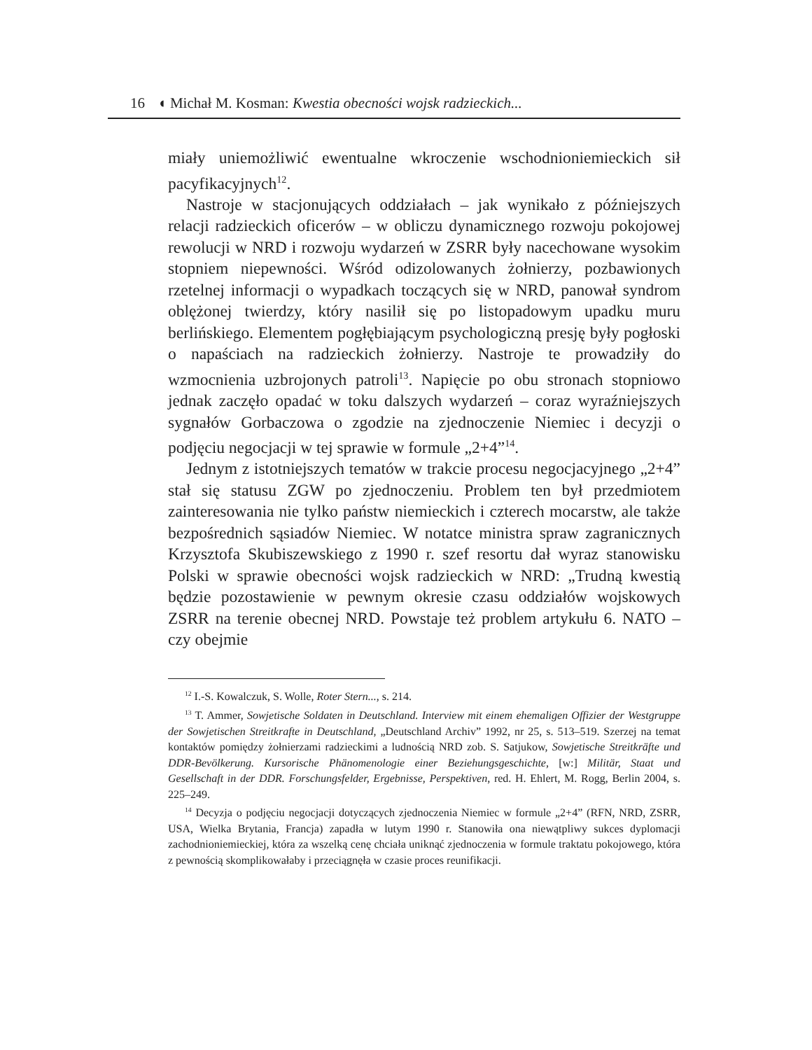16 ◖ Michał M. Kosman: Kwestia obecności wojsk radzieckich...
miały uniemożliwić ewentualne wkroczenie wschodnioniemieckich sił pacyfikacyjnych<sup>12</sup>.
Nastroje w stacjonujących oddziałach – jak wynikało z późniejszych relacji radzieckich oficerów – w obliczu dynamicznego rozwoju pokojowej rewolucji w NRD i rozwoju wydarzeń w ZSRR były nacechowane wysokim stopniem niepewności. Wśród odizolowanych żołnierzy, pozbawionych rzetelnej informacji o wypadkach toczących się w NRD, panował syndrom oblężonej twierdzy, który nasilił się po listopadowym upadku muru berlińskiego. Elementem pogłębiającym psychologiczną presję były pogłoski o napaściach na radzieckich żołnierzy. Nastroje te prowadziły do wzmocnienia uzbrojonych patroli<sup>13</sup>. Napięcie po obu stronach stopniowo jednak zaczęło opadać w toku dalszych wydarzeń – coraz wyraźniejszych sygnałów Gorbaczowa o zgodzie na zjednoczenie Niemiec i decyzji o podjęciu negocjacji w tej sprawie w formule „2+4”<sup>14</sup>.
Jednym z istotniejszych tematów w trakcie procesu negocjacyjnego „2+4” stał się statusu ZGW po zjednoczeniu. Problem ten był przedmiotem zainteresowania nie tylko państw niemieckich i czterech mocarstw, ale także bezpośrednich sąsiadów Niemiec. W notatce ministra spraw zagranicznych Krzysztofa Skubiszewskiego z 1990 r. szef resortu dał wyraz stanowisku Polski w sprawie obecności wojsk radzieckich w NRD: „Trudną kwestią będzie pozostawienie w pewnym okresie czasu oddziałów wojskowych ZSRR na terenie obecnej NRD. Powstaje też problem artykułu 6. NATO – czy obejmie
<sup>12</sup> I.-S. Kowalczuk, S. Wolle, Roter Stern..., s. 214.
<sup>13</sup> T. Ammer, Sowjetische Soldaten in Deutschland. Interview mit einem ehemaligen Offizier der Westgruppe der Sowjetischen Streitkrafte in Deutschland, „Deutschland Archiv” 1992, nr 25, s. 513–519. Szerzej na temat kontaktów pomiędzy żołnierzami radzieckimi a ludnością NRD zob. S. Satjukow, Sowjetische Streitkräfte und DDR-Bevölkerung. Kursorische Phänomenologie einer Beziehungsgeschichte, [w:] Militär, Staat und Gesellschaft in der DDR. Forschungsfelder, Ergebnisse, Perspektiven, red. H. Ehlert, M. Rogg, Berlin 2004, s. 225–249.
<sup>14</sup> Decyzja o podjęciu negocjacji dotyczących zjednoczenia Niemiec w formule „2+4” (RFN, NRD, ZSRR, USA, Wielka Brytania, Francja) zapadła w lutym 1990 r. Stanowiła ona niewątpliwy sukces dyplomacji zachodnioniemieckiej, która za wszelką cenę chciała uniknąć zjednoczenia w formule traktatu pokojowego, która z pewnością skomplikowałaby i przeciągnęła w czasie proces reunifikacji.